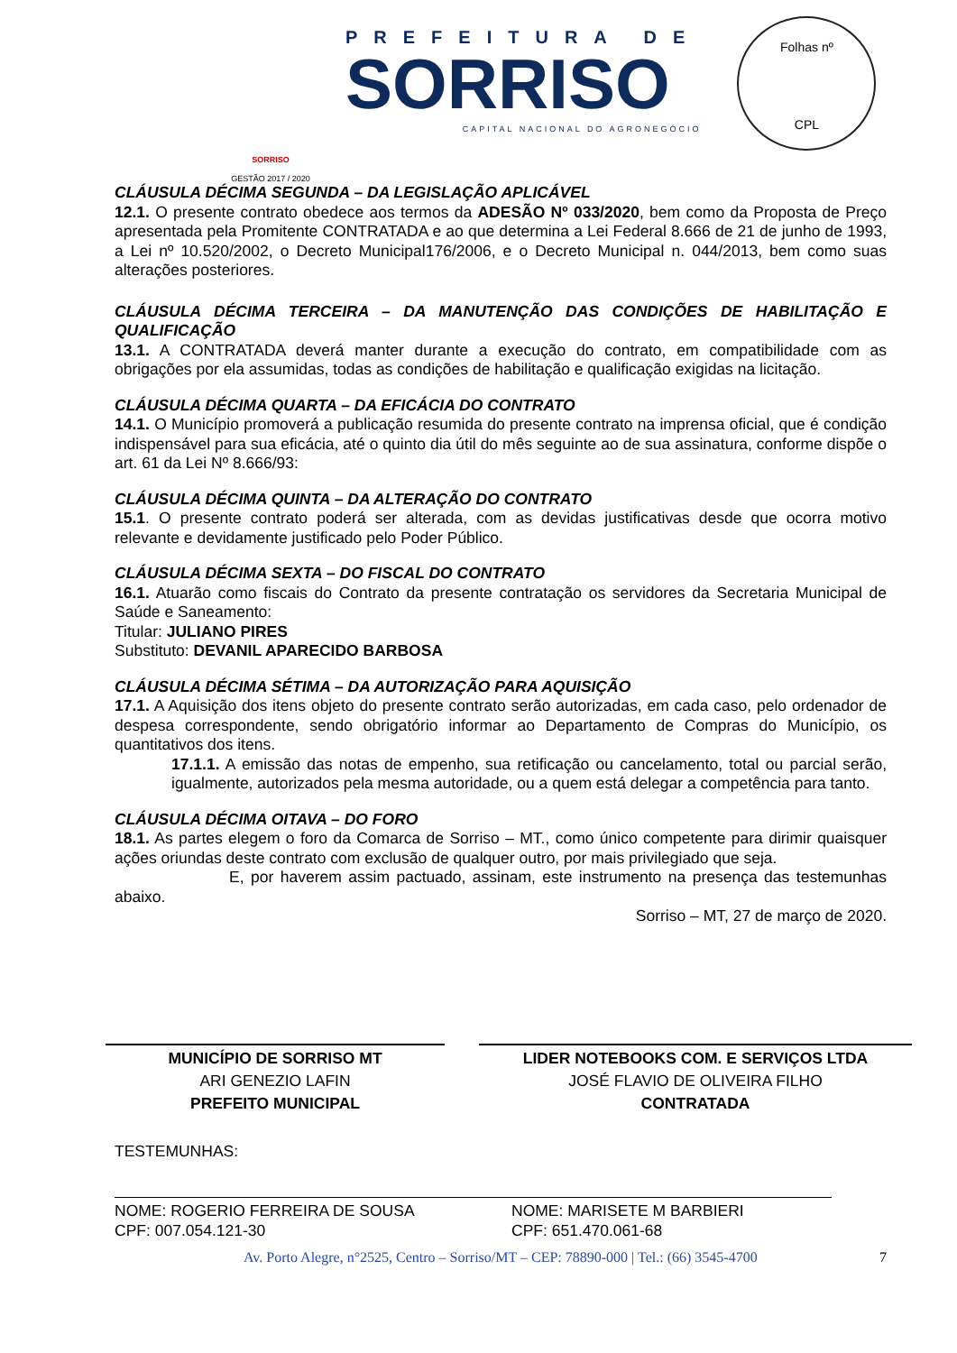SORRISO
GESTÃO 2017 / 2020
PREFEITURA DE
SORRISO
CAPITAL NACIONAL DO AGRONEGÓCIO
Folhas nº
CPL
CLÁUSULA DÉCIMA SEGUNDA – DA LEGISLAÇÃO APLICÁVEL
12.1. O presente contrato obedece aos termos da ADESÃO Nº 033/2020, bem como da Proposta de Preço apresentada pela Promitente CONTRATADA e ao que determina a Lei Federal 8.666 de 21 de junho de 1993, a Lei nº 10.520/2002, o Decreto Municipal176/2006, e o Decreto Municipal n. 044/2013, bem como suas alterações posteriores.
CLÁUSULA DÉCIMA TERCEIRA – DA MANUTENÇÃO DAS CONDIÇÕES DE HABILITAÇÃO E QUALIFICAÇÃO
13.1. A CONTRATADA deverá manter durante a execução do contrato, em compatibilidade com as obrigações por ela assumidas, todas as condições de habilitação e qualificação exigidas na licitação.
CLÁUSULA DÉCIMA QUARTA – DA EFICÁCIA DO CONTRATO
14.1. O Município promoverá a publicação resumida do presente contrato na imprensa oficial, que é condição indispensável para sua eficácia, até o quinto dia útil do mês seguinte ao de sua assinatura, conforme dispõe o art. 61 da Lei Nº 8.666/93:
CLÁUSULA DÉCIMA QUINTA – DA ALTERAÇÃO DO CONTRATO
15.1. O presente contrato poderá ser alterada, com as devidas justificativas desde que ocorra motivo relevante e devidamente justificado pelo Poder Público.
CLÁUSULA DÉCIMA SEXTA – DO FISCAL DO CONTRATO
16.1. Atuarão como fiscais do Contrato da presente contratação os servidores da Secretaria Municipal de Saúde e Saneamento:
Titular: JULIANO PIRES
Substituto: DEVANIL APARECIDO BARBOSA
CLÁUSULA DÉCIMA SÉTIMA – DA AUTORIZAÇÃO PARA AQUISIÇÃO
17.1. A Aquisição dos itens objeto do presente contrato serão autorizadas, em cada caso, pelo ordenador de despesa correspondente, sendo obrigatório informar ao Departamento de Compras do Município, os quantitativos dos itens.
17.1.1. A emissão das notas de empenho, sua retificação ou cancelamento, total ou parcial serão, igualmente, autorizados pela mesma autoridade, ou a quem está delegar a competência para tanto.
CLÁUSULA DÉCIMA OITAVA – DO FORO
18.1. As partes elegem o foro da Comarca de Sorriso – MT., como único competente para dirimir quaisquer ações oriundas deste contrato com exclusão de qualquer outro, por mais privilegiado que seja.
E, por haverem assim pactuado, assinam, este instrumento na presença das testemunhas abaixo.
Sorriso – MT, 27 de março de 2020.
MUNICÍPIO DE SORRISO MT
ARI GENEZIO LAFIN
PREFEITO MUNICIPAL
LIDER NOTEBOOKS COM. E SERVIÇOS LTDA
JOSÉ FLAVIO DE OLIVEIRA FILHO
CONTRATADA
TESTEMUNHAS:
NOME: ROGERIO FERREIRA DE SOUSA
CPF: 007.054.121-30
NOME: MARISETE M BARBIERI
CPF: 651.470.061-68
Av. Porto Alegre, n°2525, Centro – Sorriso/MT – CEP: 78890-000 | Tel.: (66) 3545-4700 7